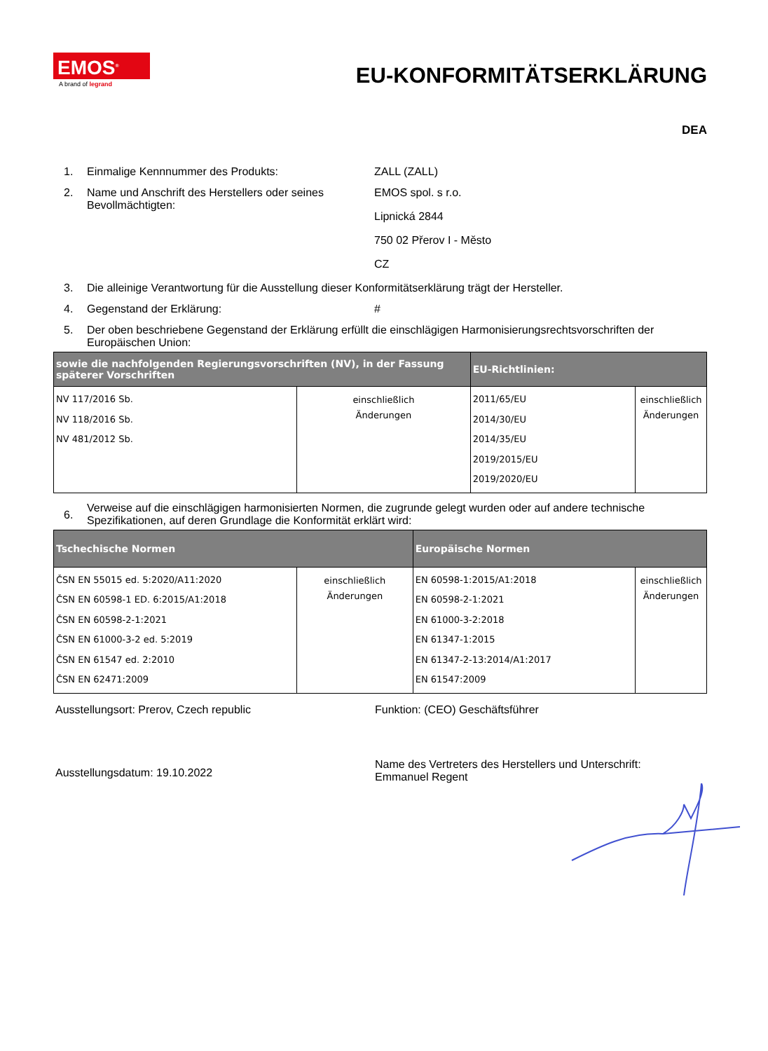EMOS<sup>®</sup>
A brand of legrand
EU-KONFORMITÄTSERKLÄRUNG
DEA
1. Einmalige Kennnummer des Produkts: ZALL (ZALL)
2. Name und Anschrift des Herstellers oder seines Bevollmächtigten:
EMOS spol. s r.o.
Lipnická 2844
750 02 Přerov I - Město
CZ
3. Die alleinige Verantwortung für die Ausstellung dieser Konformitätserklärung trägt der Hersteller.
4. Gegenstand der Erklärung: #
5. Der oben beschriebene Gegenstand der Erklärung erfüllt die einschlägigen Harmonisierungsrechtsvorschriften der Europäischen Union:
| sowie die nachfolgenden Regierungsvorschriften (NV), in der Fassung späterer Vorschriften | | EU-Richtlinien: | |
| --- | --- | --- | --- |
| NV 117/2016 Sb. NV 118/2016 Sb. NV 481/2012 Sb. | einschließlich Änderungen | 2011/65/EU 2014/30/EU 2014/35/EU 2019/2015/EU 2019/2020/EU | einschließlich Änderungen |
6.
Verweise auf die einschlägigen harmonisierten Normen, die zugrunde gelegt wurden oder auf andere technische Spezifikationen, auf deren Grundlage die Konformität erklärt wird:
| Tschechische Normen | | Europäische Normen | |
| --- | --- | --- | --- |
| ČSN EN 55015 ed. 5:2020/A11:2020 ČSN EN 60598-1 ED. 6:2015/A1:2018 ČSN EN 60598-2-1:2021 ČSN EN 61000-3-2 ed. 5:2019 ČSN EN 61547 ed. 2:2010 ČSN EN 62471:2009 | einschließlich Änderungen | EN 60598-1:2015/A1:2018 EN 60598-2-1:2021 EN 61000-3-2:2018 EN 61347-1:2015 EN 61347-2-13:2014/A1:2017 EN 61547:2009 | einschließlich Änderungen |
Ausstellungsort: Prerov, Czech republic Funktion: (CEO) Geschäftsführer
Ausstellungsdatum: 19.10.2022
Name des Vertreters des Herstellers und Unterschrift:
Emmanuel Regent